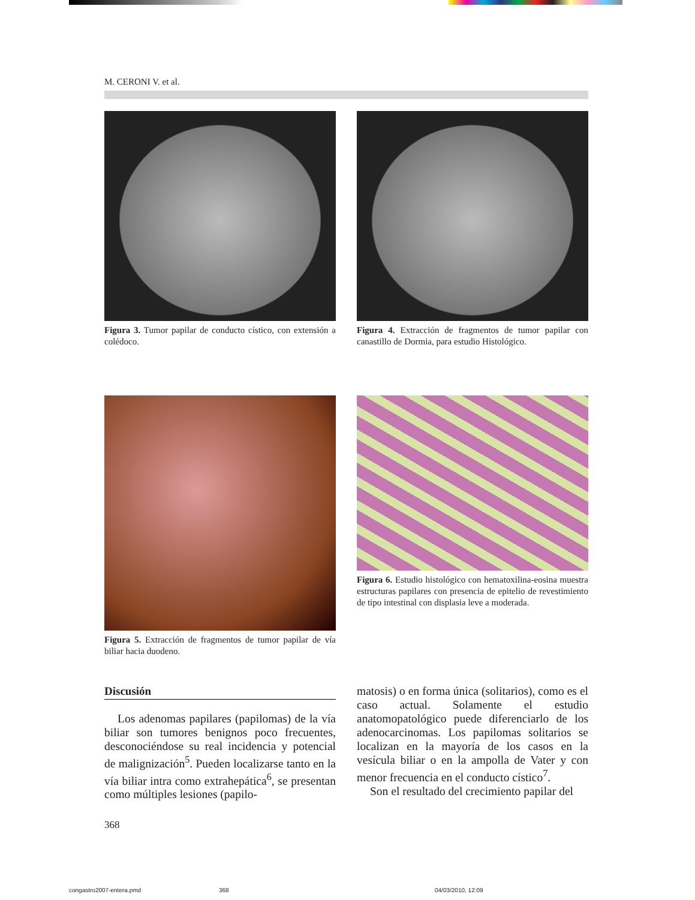M. CERONI V. et al.
Figura 3. Tumor papilar de conducto cístico, con extensión a colédoco.
Figura 4. Extracción de fragmentos de tumor papilar con canastillo de Dormia, para estudio Histológico.
Figura 5. Extracción de fragmentos de tumor papilar de vía biliar hacia duodeno.
Figura 6. Estudio histológico con hematoxilina-eosina muestra estructuras papilares con presencia de epitelio de revestimiento de tipo intestinal con displasia leve a moderada.
Discusión
Los adenomas papilares (papilomas) de la vía biliar son tumores benignos poco frecuentes, desconociéndose su real incidencia y potencial de malignización<sup>5</sup>. Pueden localizarse tanto en la vía biliar intra como extrahepática<sup>6</sup>, se presentan como múltiples lesiones (papilo-
matosis) o en forma única (solitarios), como es el caso actual. Solamente el estudio anatomopatológico puede diferenciarlo de los adenocarcinomas. Los papilomas solitarios se localizan en la mayoría de los casos en la vesícula biliar o en la ampolla de Vater y con menor frecuencia en el conducto cístico<sup>7</sup>.
Son el resultado del crecimiento papilar del
368
congastro2007-entera.pmd 368 04/03/2010, 12:09